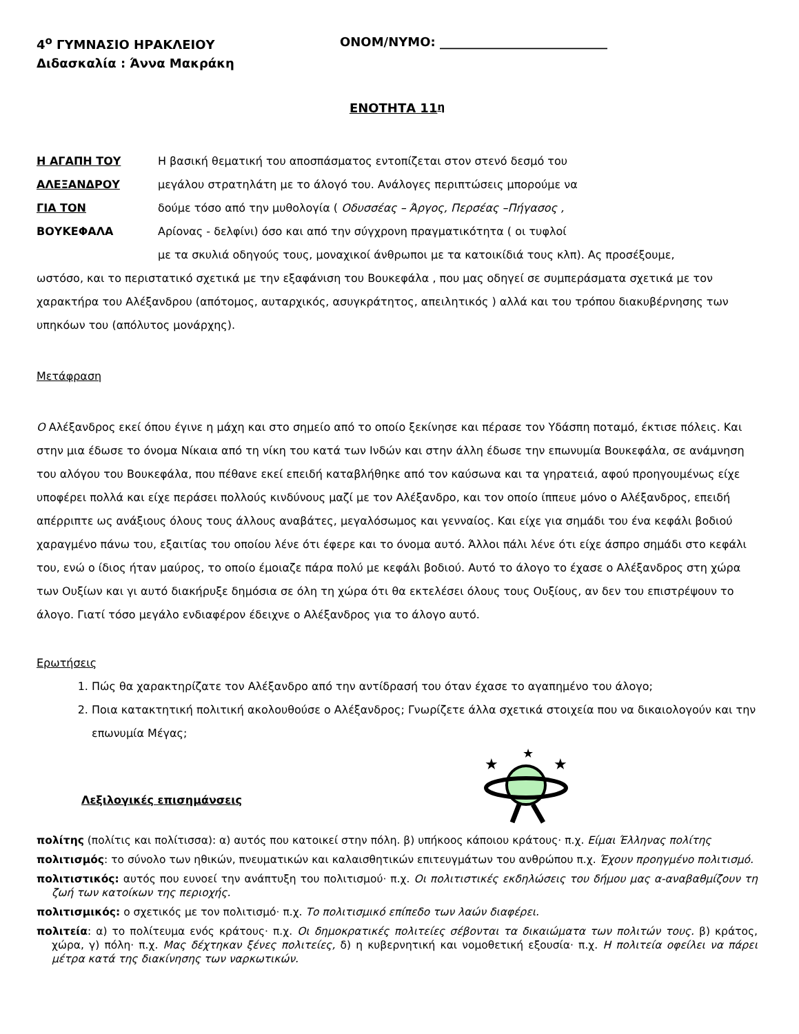4<sup>ο</sup> ΓΥΜΝΑΣΙΟ ΗΡΑΚΛΕΙΟΥ ΟΝΟΜ/ΝΥΜΟ: ___________________________
Διδασκαλία : Άννα Μακράκη
ΕΝΟΤΗΤΑ 11<sup>η</sup>
Η ΑΓΑΠΗ ΤΟΥ Η βασική θεματική του αποσπάσματος εντοπίζεται στον στενό δεσμό του ΑΛΕΞΑΝΔΡΟΥ μεγάλου στρατηλάτη με το άλογό του. Ανάλογες περιπτώσεις μπορούμε να ΓΙΑ ΤΟΝ δούμε τόσο από την μυθολογία ( Οδυσσέας – Άργος, Περσέας –Πήγασος , ΒΟΥΚΕΦΑΛΑ Αρίονας - δελφίνι) όσο και από την σύγχρονη πραγματικότητα ( οι τυφλοί με τα σκυλιά οδηγούς τους, μοναχικοί άνθρωποι με τα κατοικίδιά τους κλπ). Ας προσέξουμε,
ωστόσο, και το περιστατικό σχετικά με την εξαφάνιση του Βουκεφάλα , που μας οδηγεί σε συμπεράσματα σχετικά με τον χαρακτήρα του Αλέξανδρου (απότομος, αυταρχικός, ασυγκράτητος, απειλητικός ) αλλά και του τρόπου διακυβέρνησης των υπηκόων του (απόλυτος μονάρχης).
Μετάφραση
Ο Αλέξανδρος εκεί όπου έγινε η μάχη και στο σημείο από το οποίο ξεκίνησε και πέρασε τον Υδάσπη ποταμό, έκτισε πόλεις. Και στην μια έδωσε το όνομα Νίκαια από τη νίκη του κατά των Ινδών και στην άλλη έδωσε την επωνυμία Βουκεφάλα, σε ανάμνηση του αλόγου του Βουκεφάλα, που πέθανε εκεί επειδή καταβλήθηκε από τον καύσωνα και τα γηρατειά, αφού προηγουμένως είχε υποφέρει πολλά και είχε περάσει πολλούς κινδύνους μαζί με τον Αλέξανδρο, και τον οποίο ίππευε μόνο ο Αλέξανδρος, επειδή απέρριπτε ως ανάξιους όλους τους άλλους αναβάτες, μεγαλόσωμος και γενναίος. Και είχε για σημάδι του ένα κεφάλι βοδιού χαραγμένο πάνω του, εξαιτίας του οποίου λένε ότι έφερε και το όνομα αυτό. Άλλοι πάλι λένε ότι είχε άσπρο σημάδι στο κεφάλι του, ενώ ο ίδιος ήταν μαύρος, το οποίο έμοιαζε πάρα πολύ με κεφάλι βοδιού. Αυτό το άλογο το έχασε ο Αλέξανδρος στη χώρα των Ουξίων και γι αυτό διακήρυξε δημόσια σε όλη τη χώρα ότι θα εκτελέσει όλους τους Ουξίους, αν δεν του επιστρέψουν το άλογο. Γιατί τόσο μεγάλο ενδιαφέρον έδειχνε ο Αλέξανδρος για το άλογο αυτό.
Ερωτήσεις
1. Πώς θα χαρακτηρίζατε τον Αλέξανδρο από την αντίδρασή του όταν έχασε το αγαπημένο του άλογο;
2. Ποια κατακτητική πολιτική ακολουθούσε ο Αλέξανδρος; Γνωρίζετε άλλα σχετικά στοιχεία που να δικαιολογούν και την επωνυμία Μέγας;
Λεξιλογικές επισημάνσεις
★
★
★
πολίτης (πολίτις και πολίτισσα): α) αυτός που κατοικεί στην πόλη. β) υπήκοος κάποιου κράτους· π.χ. Είμαι Έλληνας πολίτης
πολιτισμός: το σύνολο των ηθικών, πνευματικών και καλαισθητικών επιτευγμάτων του ανθρώπου π.χ. Έχουν προηγμένο πολιτισμό.
πολιτιστικός: αυτός που ευνοεί την ανάπτυξη του πολιτισμού· π.χ. Οι πολιτιστικές εκδηλώσεις του δήμου μας α-αναβαθμίζουν τη ζωή των κατοίκων της περιοχής.
πολιτισμικός: ο σχετικός με τον πολιτισμό· π.χ. Το πολιτισμικό επίπεδο των λαών διαφέρει.
πολιτεία: α) το πολίτευμα ενός κράτους· π.χ. Οι δημοκρατικές πολιτείες σέβονται τα δικαιώματα των πολιτών τους. β) κράτος, χώρα, γ) πόλη· π.χ. Μας δέχτηκαν ξένες πολιτείες, δ) η κυβερνητική και νομοθετική εξουσία· π.χ. Η πολιτεία οφείλει να πάρει μέτρα κατά της διακίνησης των ναρκωτικών.